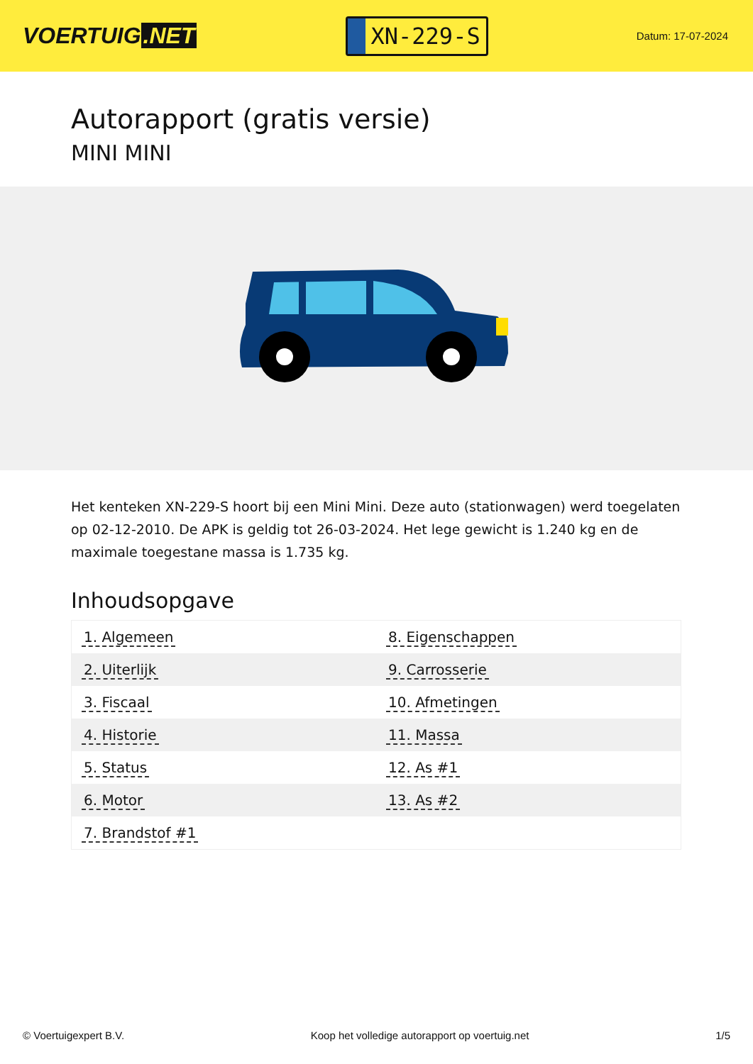VOERTUIG.NET
XN-229-S
Datum: 17-07-2024
Autorapport (gratis versie)
MINI MINI
Het kenteken XN-229-S hoort bij een Mini Mini. Deze auto (stationwagen) werd toegelaten op 02-12-2010. De APK is geldig tot 26-03-2024. Het lege gewicht is 1.240 kg en de maximale toegestane massa is 1.735 kg.
Inhoudsopgave
| 1. Algemeen | 8. Eigenschappen |
| 2. Uiterlijk | 9. Carrosserie |
| 3. Fiscaal | 10. Afmetingen |
| 4. Historie | 11. Massa |
| 5. Status | 12. As #1 |
| 6. Motor | 13. As #2 |
| 7. Brandstof #1 | |
© Voertuigexpert B.V. Koop het volledige autorapport op voertuig.net
1/5